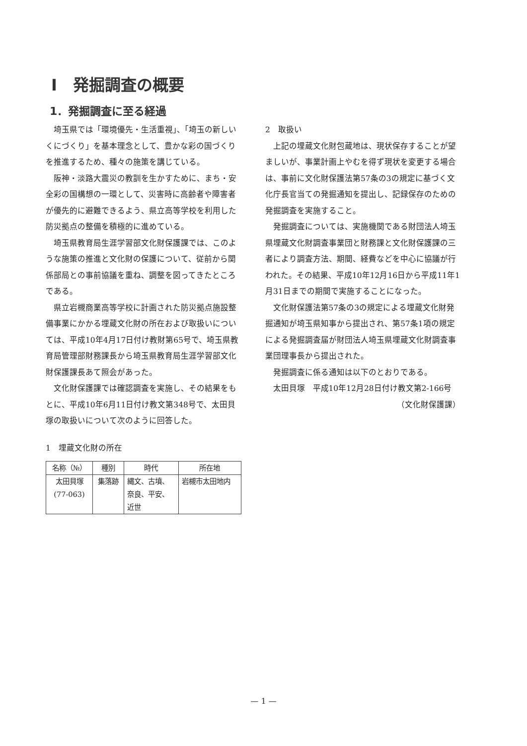Ⅰ　発掘調査の概要
1．発掘調査に至る経過
埼玉県では「環境優先・生活重視」、「埼玉の新しいくにづくり」を基本理念として、豊かな彩の国づくりを推進するため、種々の施策を講じている。
阪神・淡路大震災の教訓を生かすために、まち・安全彩の国構想の一環として、災害時に高齢者や障害者が優先的に避難できるよう、県立高等学校を利用した防災拠点の整備を積極的に進めている。
埼玉県教育局生涯学習部文化財保護課では、このような施策の推進と文化財の保護について、従前から関係部局との事前協議を重ね、調整を図ってきたところである。
県立岩槻商業高等学校に計画された防災拠点施設整備事業にかかる埋蔵文化財の所在および取扱いについては、平成10年4月17日付け教財第65号で、埼玉県教育局管理部財務課長から埼玉県教育局生涯学習部文化財保護課長あて照会があった。
文化財保護課では確認調査を実施し、その結果をもとに、平成10年6月11日付け教文第348号で、太田貝塚の取扱いについて次のように回答した。
1　埋蔵文化財の所在
| 名称（№） | 種別 | 時代 | 所在地 |
| --- | --- | --- | --- |
| 太田貝塚 (77-063) | 集落跡 | 縄文、古墳、 奈良、平安、 近世 | 岩槻市太田地内 |
2　取扱い
上記の埋蔵文化財包蔵地は、現状保存することが望ましいが、事業計画上やむを得ず現状を変更する場合は、事前に文化財保護法第57条の3の規定に基づく文化庁長官当ての発掘通知を提出し、記録保存のための発掘調査を実施すること。
発掘調査については、実施機関である財団法人埼玉県埋蔵文化財調査事業団と財務課と文化財保護課の三者により調査方法、期間、経費などを中心に協議が行われた。その結果、平成10年12月16日から平成11年1月31日までの期間で実施することになった。
文化財保護法第57条の3の規定による埋蔵文化財発掘通知が埼玉県知事から提出され、第57条1項の規定による発掘調査届が財団法人埼玉県埋蔵文化財調査事業団理事長から提出された。
発掘調査に係る通知は以下のとおりである。
太田貝塚　平成10年12月28日付け教文第2-166号
（文化財保護課）
— 1 —